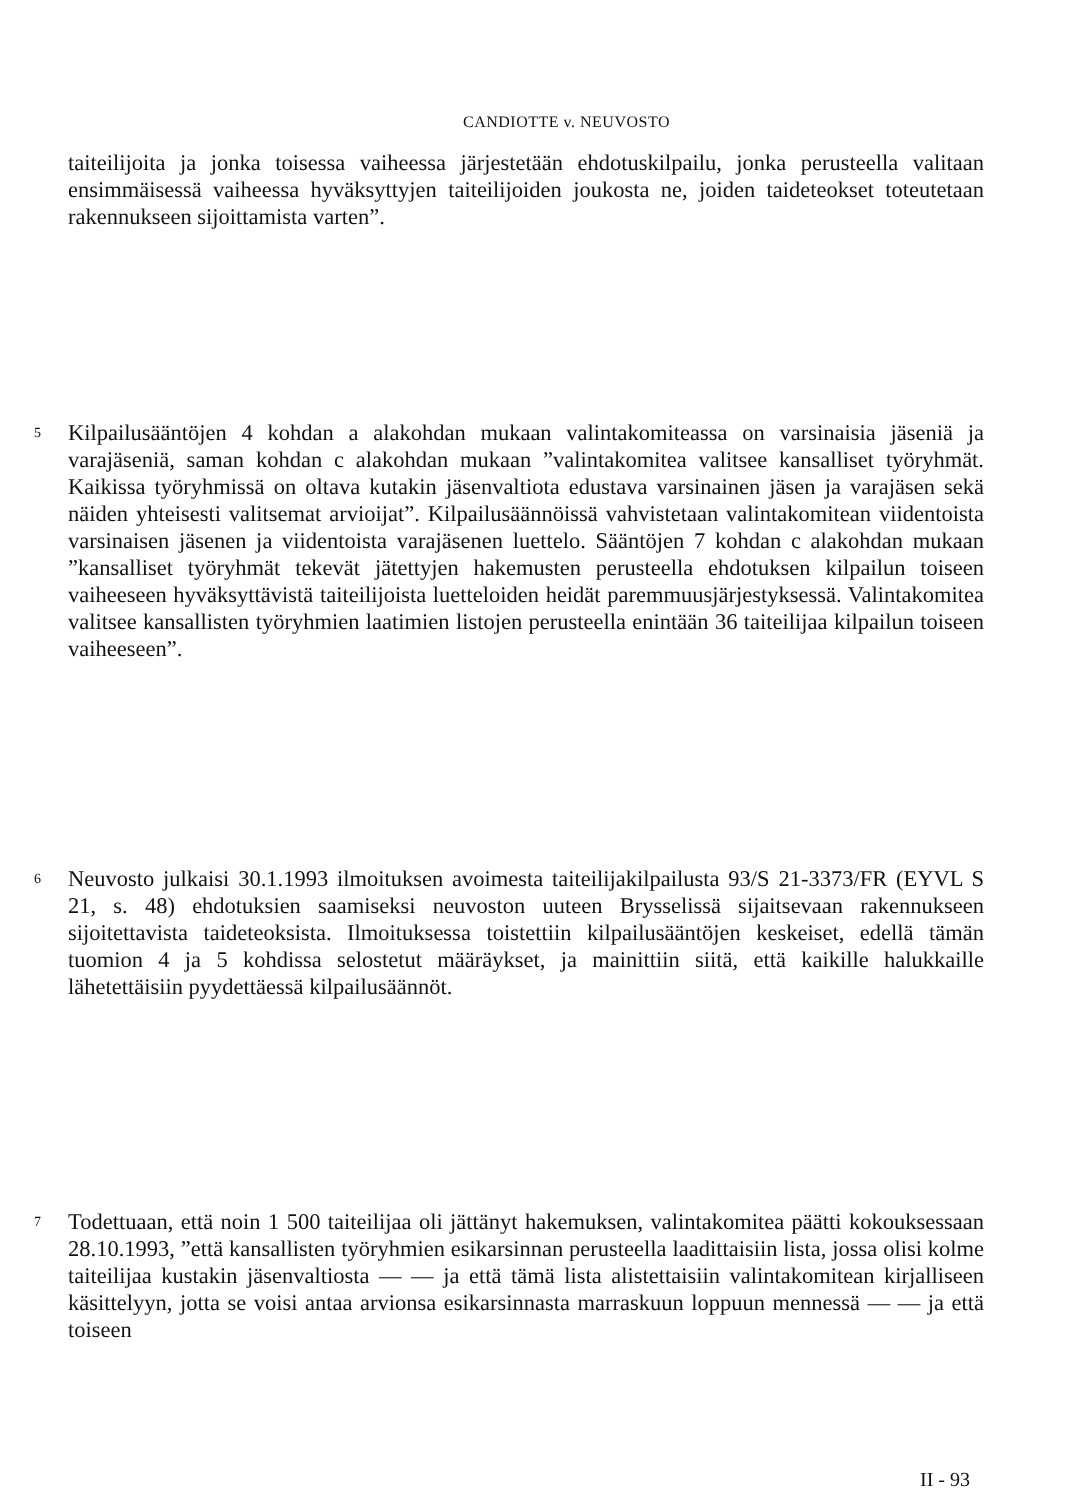CANDIOTTE v. NEUVOSTO
taiteilijoita ja jonka toisessa vaiheessa järjestetään ehdotuskilpailu, jonka perusteella valitaan ensimmäisessä vaiheessa hyväksyttyjen taiteilijoiden joukosta ne, joiden taideteokset toteutetaan rakennukseen sijoittamista varten”.
5
Kilpailusääntöjen 4 kohdan a alakohdan mukaan valintakomiteassa on varsinaisia jäseniä ja varajäseniä, saman kohdan c alakohdan mukaan ”valintakomitea valitsee kansalliset työryhmät. Kaikissa työryhmissä on oltava kutakin jäsenvaltiota edustava varsinainen jäsen ja varajäsen sekä näiden yhteisesti valitsemat arvioijat”. Kilpailusäännöissä vahvistetaan valintakomitean viidentoista varsinaisen jäsenen ja viidentoista varajäsenen luettelo. Sääntöjen 7 kohdan c alakohdan mukaan ”kansalliset työryhmät tekevät jätettyjen hakemusten perusteella ehdotuksen kilpailun toiseen vaiheeseen hyväksyttävistä taiteilijoista luetteloiden heidät paremmuusjärjestyksessä. Valintakomitea valitsee kansallisten työryhmien laatimien listojen perusteella enintään 36 taiteilijaa kilpailun toiseen vaiheeseen”.
6
Neuvosto julkaisi 30.1.1993 ilmoituksen avoimesta taiteilijakilpailusta 93/S 21-3373/FR (EYVL S 21, s. 48) ehdotuksien saamiseksi neuvoston uuteen Brysselissä sijaitsevaan rakennukseen sijoitettavista taideteoksista. Ilmoituksessa toistettiin kilpailusääntöjen keskeiset, edellä tämän tuomion 4 ja 5 kohdissa selostetut määräykset, ja mainittiin siitä, että kaikille halukkaille lähetettäisiin pyydettäessä kilpailusäännöt.
7
Todettuaan, että noin 1 500 taiteilijaa oli jättänyt hakemuksen, valintakomitea päätti kokouksessaan 28.10.1993, ”että kansallisten työryhmien esikarsinnan perusteella laadittaisiin lista, jossa olisi kolme taiteilijaa kustakin jäsenvaltiosta — — ja että tämä lista alistettaisiin valintakomitean kirjalliseen käsittelyyn, jotta se voisi antaa arvionsa esikarsinnasta marraskuun loppuun mennessä — — ja että toiseen
II - 93